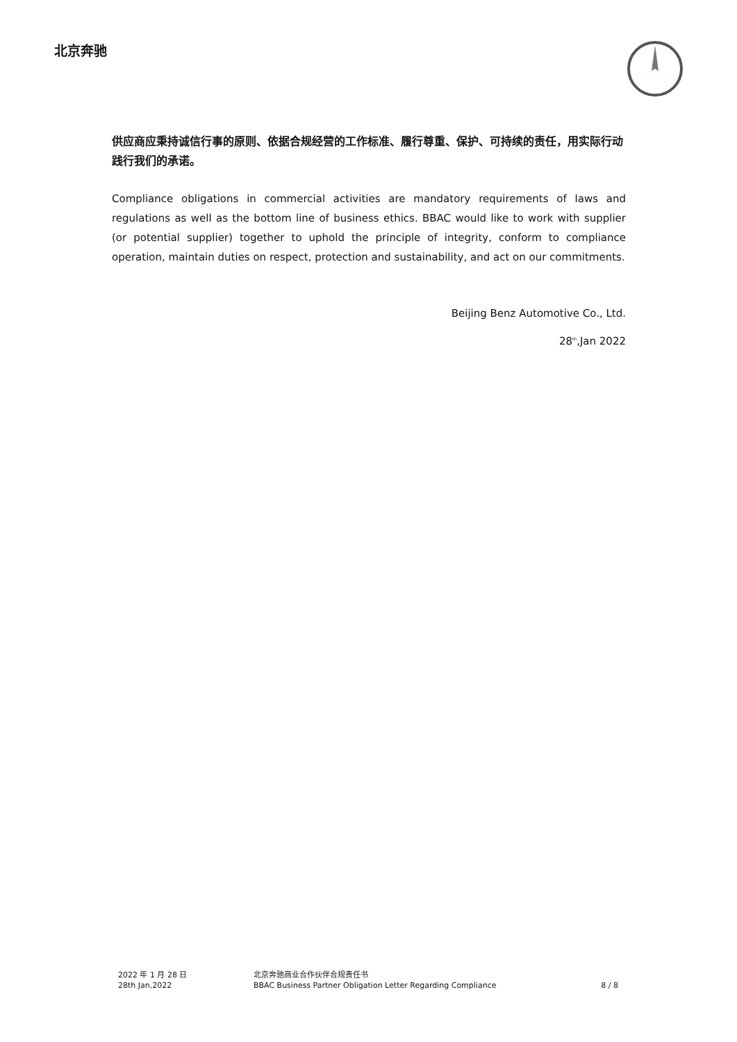北京奔驰
供应商应秉持诚信行事的原则、依据合规经营的工作标准、履行尊重、保护、可持续的责任，用实际行动践行我们的承诺。
Compliance obligations in commercial activities are mandatory requirements of laws and regulations as well as the bottom line of business ethics. BBAC would like to work with supplier (or potential supplier) together to uphold the principle of integrity, conform to compliance operation, maintain duties on respect, protection and sustainability, and act on our commitments.
Beijing Benz Automotive Co., Ltd.
28<sup>th</sup>,Jan 2022
2022 年 1 月 28 日
28th Jan,2022
北京奔驰商业合作伙伴合规责任书
BBAC Business Partner Obligation Letter Regarding Compliance
8 / 8